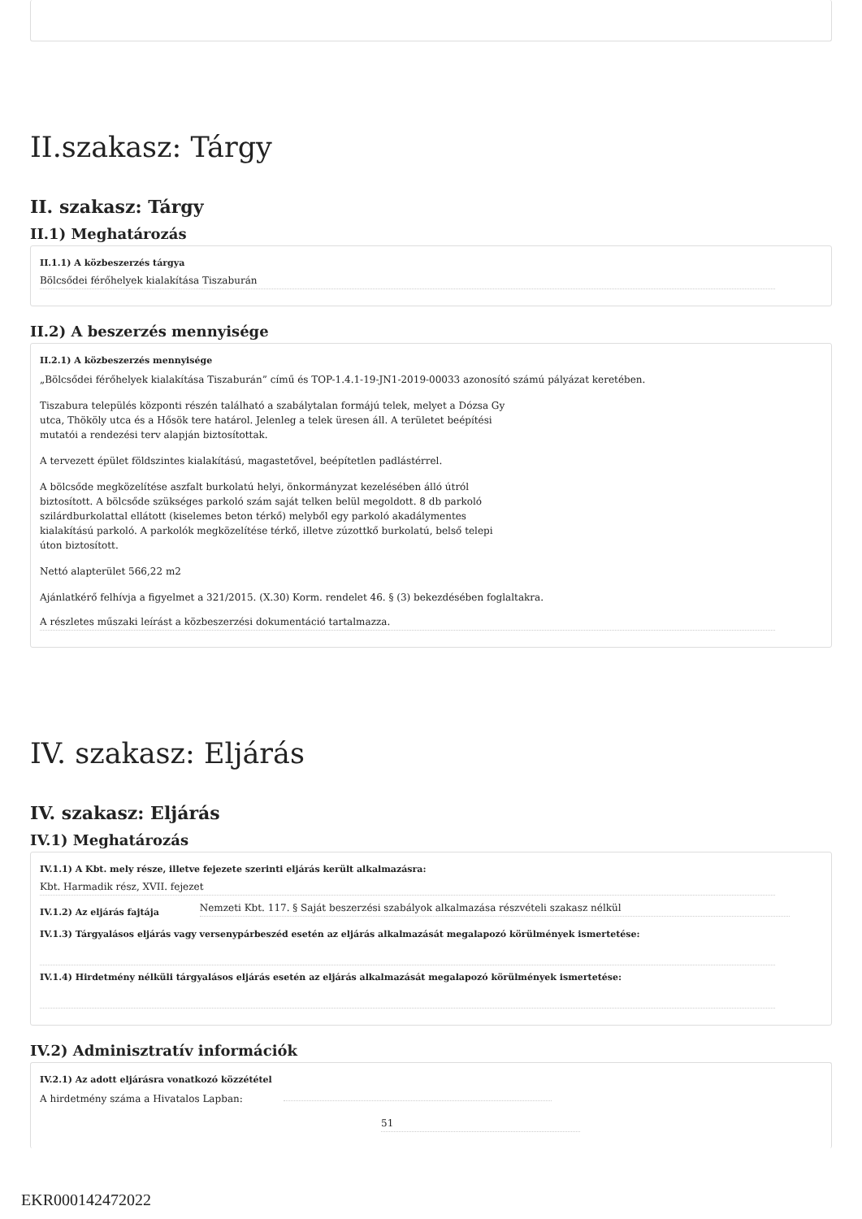II.szakasz: Tárgy
II. szakasz: Tárgy
II.1) Meghatározás
II.1.1) A közbeszerzés tárgya
Bölcsődei férőhelyek kialakítása Tiszaburán
II.2) A beszerzés mennyisége
II.2.1) A közbeszerzés mennyisége
„Bölcsődei férőhelyek kialakítása Tiszaburán” című és TOP-1.4.1-19-JN1-2019-00033 azonosító számú pályázat keretében.
Tiszabura település központi részén található a szabálytalan formájú telek, melyet a Dózsa Gy
utca, Thököly utca és a Hősök tere határol. Jelenleg a telek üresen áll. A területet beépítési
mutatói a rendezési terv alapján biztosítottak.
A tervezett épület földszintes kialakítású, magastetővel, beépítetlen padlástérrel.
A bölcsőde megközelítése aszfalt burkolatú helyi, önkormányzat kezelésében álló útról
biztosított. A bölcsőde szükséges parkoló szám saját telken belül megoldott. 8 db parkoló
szilárdburkolattal ellátott (kiselemes beton térkő) melyből egy parkoló akadálymentes
kialakítású parkoló. A parkolók megközelítése térkő, illetve zúzottkő burkolatú, belső telepi
úton biztosított.
Nettó alapterület 566,22 m2
Ajánlatkérő felhívja a figyelmet a 321/2015. (X.30) Korm. rendelet 46. § (3) bekezdésében foglaltakra.
A részletes műszaki leírást a közbeszerzési dokumentáció tartalmazza.
IV. szakasz: Eljárás
IV. szakasz: Eljárás
IV.1) Meghatározás
IV.1.1) A Kbt. mely része, illetve fejezete szerinti eljárás került alkalmazásra:
Kbt. Harmadik rész, XVII. fejezet
IV.1.2) Az eljárás fajtája
Nemzeti Kbt. 117. § Saját beszerzési szabályok alkalmazása részvételi szakasz nélkül
IV.1.3) Tárgyalásos eljárás vagy versenypárbeszéd esetén az eljárás alkalmazását megalapozó körülmények ismertetése:
IV.1.4) Hirdetmény nélküli tárgyalásos eljárás esetén az eljárás alkalmazását megalapozó körülmények ismertetése:
IV.2) Adminisztratív információk
IV.2.1) Az adott eljárásra vonatkozó közzététel
A hirdetmény száma a Hivatalos Lapban:
51
EKR000142472022